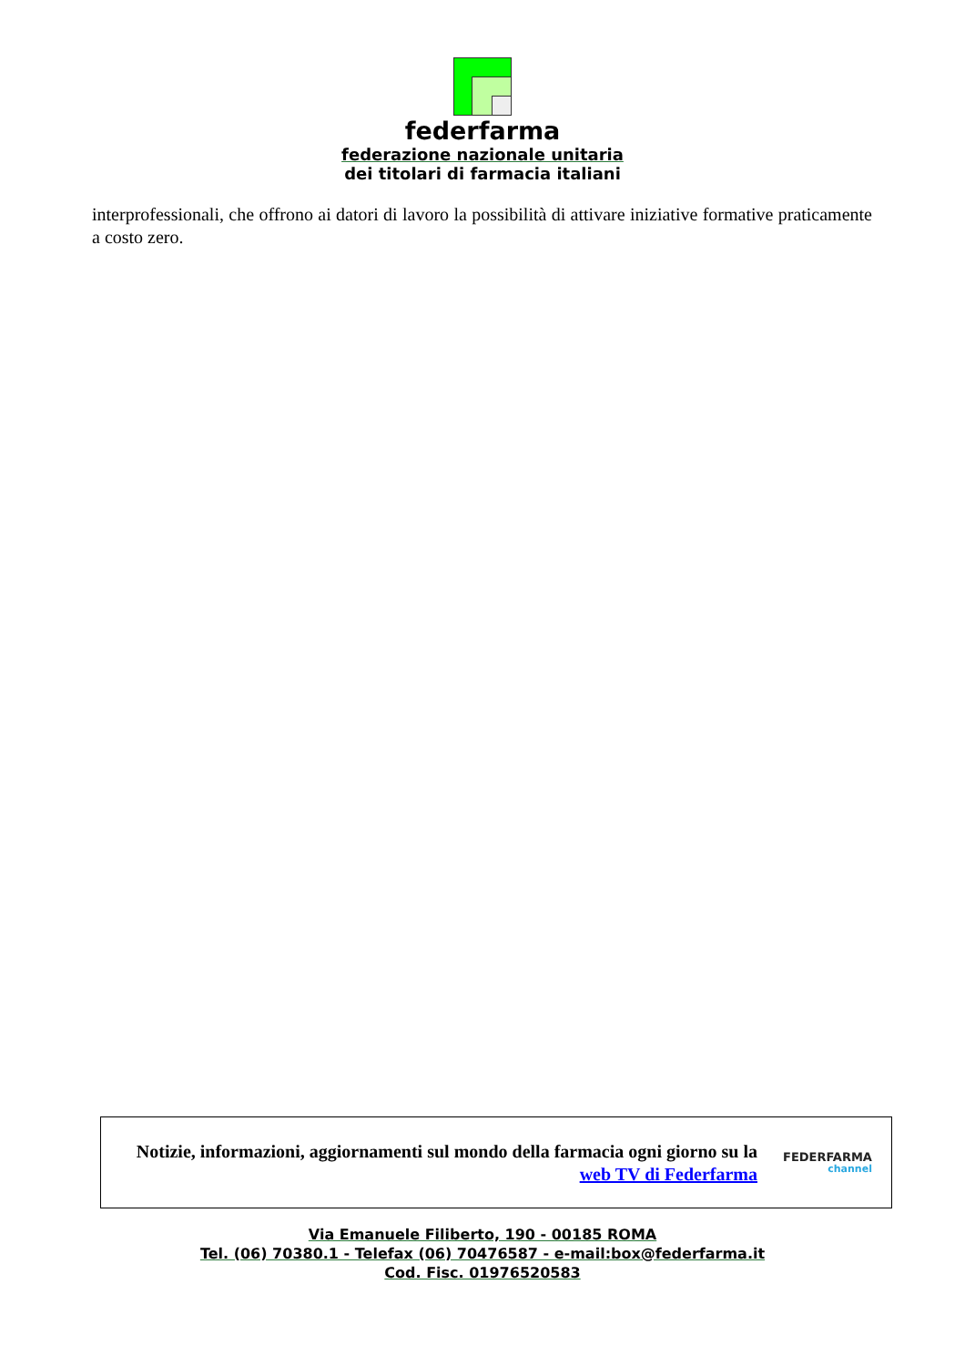federfarma
federazione nazionale unitaria
dei titolari di farmacia italiani
interprofessionali, che offrono ai datori di lavoro la possibilità di attivare iniziative formative praticamente a costo zero.
Notizie, informazioni, aggiornamenti sul mondo della farmacia ogni giorno su la web TV di Federfarma
FEDERFARMA
channel
Via Emanuele Filiberto, 190 - 00185 ROMA
Tel. (06) 70380.1 - Telefax (06) 70476587 - e-mail:box@federfarma.it
Cod. Fisc. 01976520583